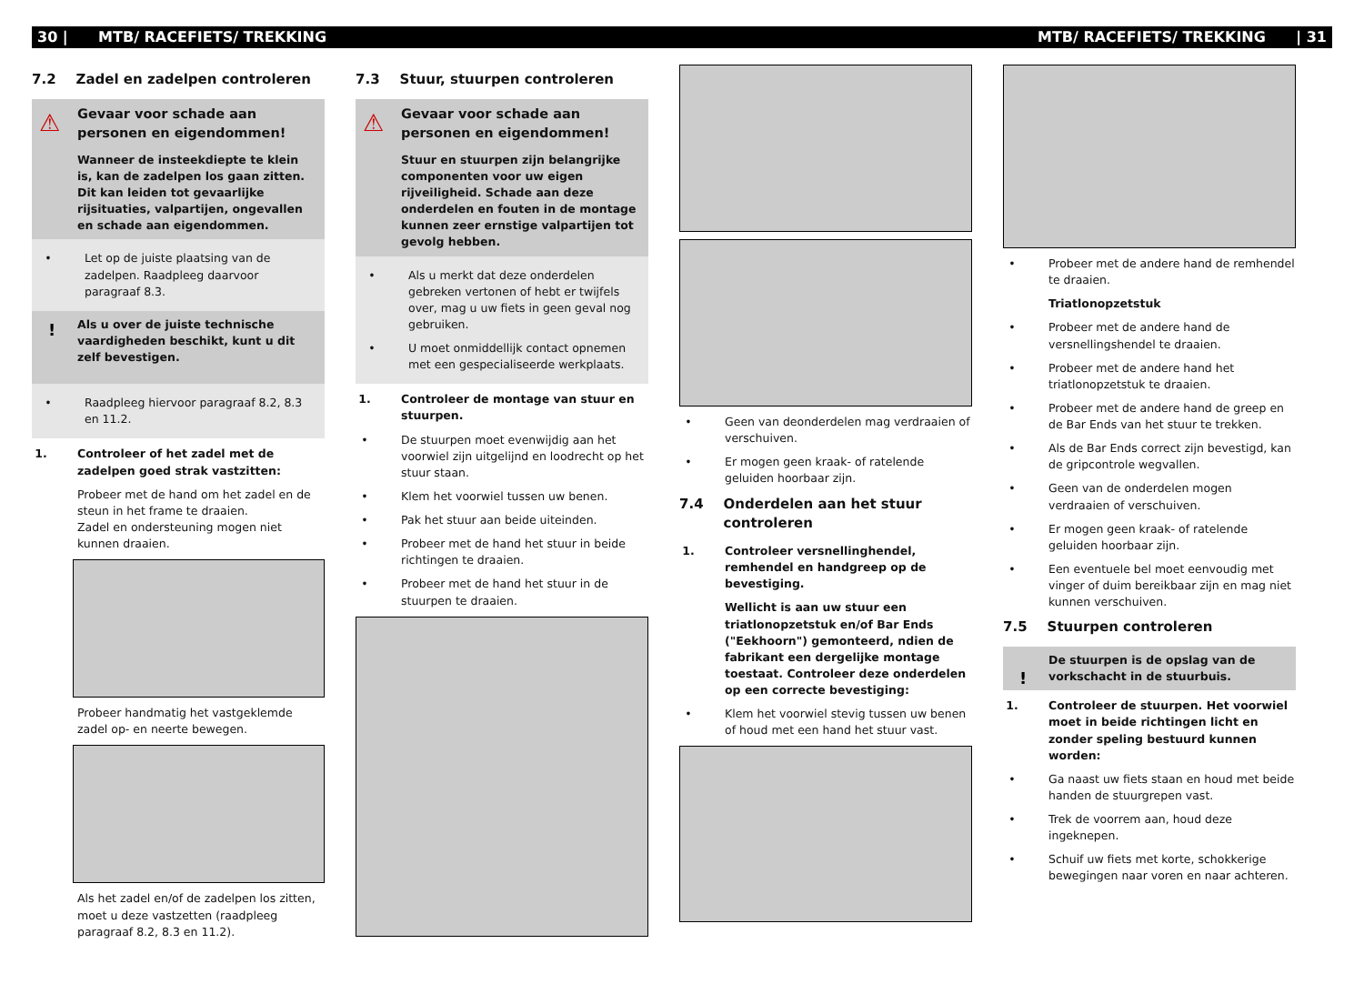30 | MTB/ RACEFIETS/ TREKKING MTB/ RACEFIETS/ TREKKING | 31
7.2 Zadel en zadelpen controleren
⚠
Gevaar voor schade aan personen en eigendommen!
Wanneer de insteekdiepte te klein is, kan de zadelpen los gaan zitten.
Dit kan leiden tot gevaarlijke rijsituaties, valpartijen, ongevallen en schade aan eigendommen.
• Let op de juiste plaatsing van de zadelpen. Raadpleeg daarvoor paragraaf 8.3.
! Als u over de juiste technische vaardigheden beschikt, kunt u dit zelf bevestigen.
• Raadpleeg hiervoor paragraaf 8.2, 8.3 en 11.2.
1. Controleer of het zadel met de zadelpen goed strak vastzitten:
Probeer met de hand om het zadel en de steun in het frame te draaien.
Zadel en ondersteuning mogen niet kunnen draaien.
Probeer handmatig het vastgeklemde zadel op- en neerte bewegen.
Als het zadel en/of de zadelpen los zitten, moet u deze vastzetten (raadpleeg paragraaf 8.2, 8.3 en 11.2).
7.3 Stuur, stuurpen controleren
⚠
Gevaar voor schade aan personen en eigendommen!
Stuur en stuurpen zijn belangrijke componenten voor uw eigen rijveiligheid. Schade aan deze onderdelen en fouten in de montage kunnen zeer ernstige valpartijen tot gevolg hebben.
• Als u merkt dat deze onderdelen gebreken vertonen of hebt er twijfels over, mag u uw fiets in geen geval nog gebruiken.
• U moet onmiddellijk contact opnemen met een gespecialiseerde werkplaats.
1. Controleer de montage van stuur en stuurpen.
• De stuurpen moet evenwijdig aan het voorwiel zijn uitgelijnd en loodrecht op het stuur staan.
• Klem het voorwiel tussen uw benen.
• Pak het stuur aan beide uiteinden.
• Probeer met de hand het stuur in beide richtingen te draaien.
• Probeer met de hand het stuur in de stuurpen te draaien.
• Geen van deonderdelen mag verdraaien of verschuiven.
• Er mogen geen kraak- of ratelende geluiden hoorbaar zijn.
7.4 Onderdelen aan het stuur controleren
1. Controleer versnellinghendel, remhendel en handgreep op de bevestiging.
Wellicht is aan uw stuur een triatlonopzetstuk en/of Bar Ends ("Eekhoorn") gemonteerd, ndien de fabrikant een dergelijke montage toestaat. Controleer deze onderdelen op een correcte bevestiging:
• Klem het voorwiel stevig tussen uw benen of houd met een hand het stuur vast.
• Probeer met de andere hand de remhendel te draaien.
Triatlonopzetstuk
• Probeer met de andere hand de versnellingshendel te draaien.
• Probeer met de andere hand het triatlonopzetstuk te draaien.
• Probeer met de andere hand de greep en de Bar Ends van het stuur te trekken.
• Als de Bar Ends correct zijn bevestigd, kan de gripcontrole wegvallen.
• Geen van de onderdelen mogen verdraaien of verschuiven.
• Er mogen geen kraak- of ratelende geluiden hoorbaar zijn.
• Een eventuele bel moet eenvoudig met vinger of duim bereikbaar zijn en mag niet kunnen verschuiven.
7.5 Stuurpen controleren
!
De stuurpen is de opslag van de vorkschacht in de stuurbuis.
1. Controleer de stuurpen. Het voorwiel moet in beide richtingen licht en zonder speling bestuurd kunnen worden:
• Ga naast uw fiets staan en houd met beide handen de stuurgrepen vast.
• Trek de voorrem aan, houd deze ingeknepen.
• Schuif uw fiets met korte, schokkerige bewegingen naar voren en naar achteren.